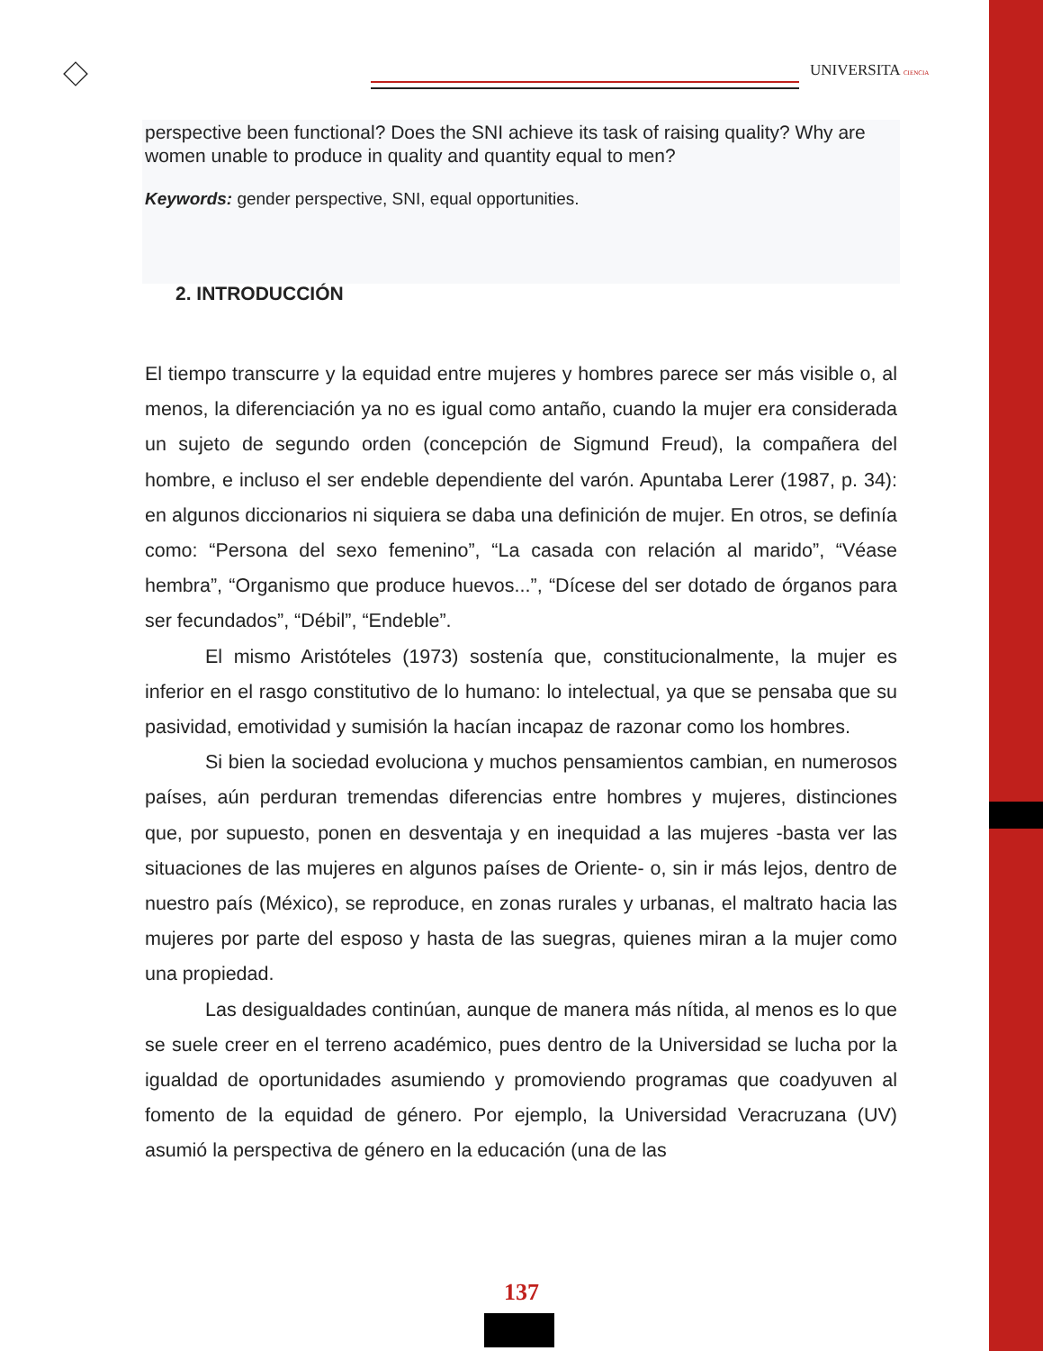UNIVERSITA CIENCIA
perspective been functional? Does the SNI achieve its task of raising quality? Why are women unable to produce in quality and quantity equal to men?
Keywords: gender perspective, SNI, equal opportunities.
2. INTRODUCCIÓN
El tiempo transcurre y la equidad entre mujeres y hombres parece ser más visible o, al menos, la diferenciación ya no es igual como antaño, cuando la mujer era considerada un sujeto de segundo orden (concepción de Sigmund Freud), la compañera del hombre, e incluso el ser endeble dependiente del varón. Apuntaba Lerer (1987, p. 34): en algunos diccionarios ni siquiera se daba una definición de mujer. En otros, se definía como: “Persona del sexo femenino”, “La casada con relación al marido”, “Véase hembra”, “Organismo que produce huevos...”, “Dícese del ser dotado de órganos para ser fecundados”, “Débil”, “Endeble”.
El mismo Aristóteles (1973) sostenía que, constitucionalmente, la mujer es inferior en el rasgo constitutivo de lo humano: lo intelectual, ya que se pensaba que su pasividad, emotividad y sumisión la hacían incapaz de razonar como los hombres.
Si bien la sociedad evoluciona y muchos pensamientos cambian, en numerosos países, aún perduran tremendas diferencias entre hombres y mujeres, distinciones que, por supuesto, ponen en desventaja y en inequidad a las mujeres -basta ver las situaciones de las mujeres en algunos países de Oriente- o, sin ir más lejos, dentro de nuestro país (México), se reproduce, en zonas rurales y urbanas, el maltrato hacia las mujeres por parte del esposo y hasta de las suegras, quienes miran a la mujer como una propiedad.
Las desigualdades continúan, aunque de manera más nítida, al menos es lo que se suele creer en el terreno académico, pues dentro de la Universidad se lucha por la igualdad de oportunidades asumiendo y promoviendo programas que coadyuven al fomento de la equidad de género. Por ejemplo, la Universidad Veracruzana (UV) asumió la perspectiva de género en la educación (una de las
137